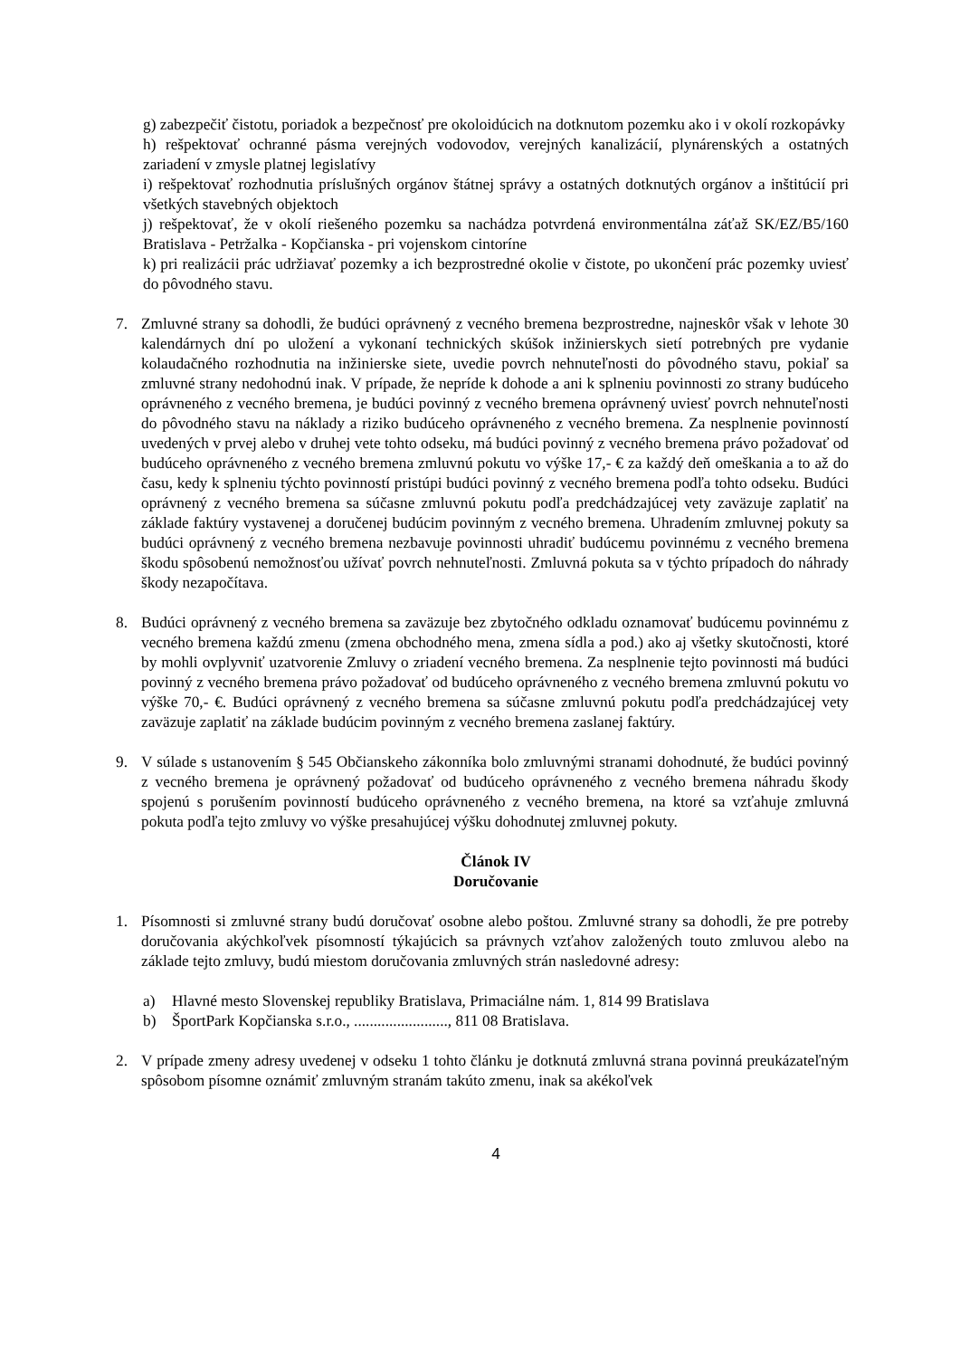g) zabezpečiť čistotu, poriadok a bezpečnosť pre okoloidúcich na dotknutom pozemku ako i v okolí rozkopávky
h) rešpektovať ochranné pásma verejných vodovodov, verejných kanalizácií, plynárenských a ostatných zariadení v zmysle platnej legislatívy
i) rešpektovať rozhodnutia príslušných orgánov štátnej správy a ostatných dotknutých orgánov a inštitúcií pri všetkých stavebných objektoch
j) rešpektovať, že v okolí riešeného pozemku sa nachádza potvrdená environmentálna záťaž SK/EZ/B5/160 Bratislava - Petržalka - Kopčianska - pri vojenskom cintoríne
k) pri realizácii prác udržiavať pozemky a ich bezprostredné okolie v čistote, po ukončení prác pozemky uviesť do pôvodného stavu.
7. Zmluvné strany sa dohodli, že budúci oprávnený z vecného bremena bezprostredne, najneskôr však v lehote 30 kalendárnych dní po uložení a vykonaní technických skúšok inžinierskych sietí potrebných pre vydanie kolaudačného rozhodnutia na inžinierske siete, uvedie povrch nehnuteľnosti do pôvodného stavu, pokiaľ sa zmluvné strany nedohodnú inak. V prípade, že nepríde k dohode a ani k splneniu povinnosti zo strany budúceho oprávneného z vecného bremena, je budúci povinný z vecného bremena oprávnený uviesť povrch nehnuteľnosti do pôvodného stavu na náklady a riziko budúceho oprávneného z vecného bremena. Za nesplnenie povinností uvedených v prvej alebo v druhej vete tohto odseku, má budúci povinný z vecného bremena právo požadovať od budúceho oprávneného z vecného bremena zmluvnú pokutu vo výške 17,- € za každý deň omeškania a to až do času, kedy k splneniu týchto povinností pristúpi budúci povinný z vecného bremena podľa tohto odseku. Budúci oprávnený z vecného bremena sa súčasne zmluvnú pokutu podľa predchádzajúcej vety zaväzuje zaplatiť na základe faktúry vystavenej a doručenej budúcim povinným z vecného bremena. Uhradením zmluvnej pokuty sa budúci oprávnený z vecného bremena nezbavuje povinnosti uhradiť budúcemu povinnému z vecného bremena škodu spôsobenú nemožnosťou užívať povrch nehnuteľnosti. Zmluvná pokuta sa v týchto prípadoch do náhrady škody nezapočítava.
8. Budúci oprávnený z vecného bremena sa zaväzuje bez zbytočného odkladu oznamovať budúcemu povinnému z vecného bremena každú zmenu (zmena obchodného mena, zmena sídla a pod.) ako aj všetky skutočnosti, ktoré by mohli ovplyvniť uzatvorenie Zmluvy o zriadení vecného bremena. Za nesplnenie tejto povinnosti má budúci povinný z vecného bremena právo požadovať od budúceho oprávneného z vecného bremena zmluvnú pokutu vo výške 70,- €. Budúci oprávnený z vecného bremena sa súčasne zmluvnú pokutu podľa predchádzajúcej vety zaväzuje zaplatiť na základe budúcim povinným z vecného bremena zaslanej faktúry.
9. V súlade s ustanovením § 545 Občianskeho zákonníka bolo zmluvnými stranami dohodnuté, že budúci povinný z vecného bremena je oprávnený požadovať od budúceho oprávneného z vecného bremena náhradu škody spojenú s porušením povinností budúceho oprávneného z vecného bremena, na ktoré sa vzťahuje zmluvná pokuta podľa tejto zmluvy vo výške presahujúcej výšku dohodnutej zmluvnej pokuty.
Článok IV
Doručovanie
1. Písomnosti si zmluvné strany budú doručovať osobne alebo poštou. Zmluvné strany sa dohodli, že pre potreby doručovania akýchkoľvek písomností týkajúcich sa právnych vzťahov založených touto zmluvou alebo na základe tejto zmluvy, budú miestom doručovania zmluvných strán nasledovné adresy:
a) Hlavné mesto Slovenskej republiky Bratislava, Primaciálne nám. 1, 814 99 Bratislava
b) ŠportPark Kopčianska s.r.o., ........................, 811 08 Bratislava.
2. V prípade zmeny adresy uvedenej v odseku 1 tohto článku je dotknutá zmluvná strana povinná preukázateľným spôsobom písomne oznámiť zmluvným stranám takúto zmenu, inak sa akékoľvek
4